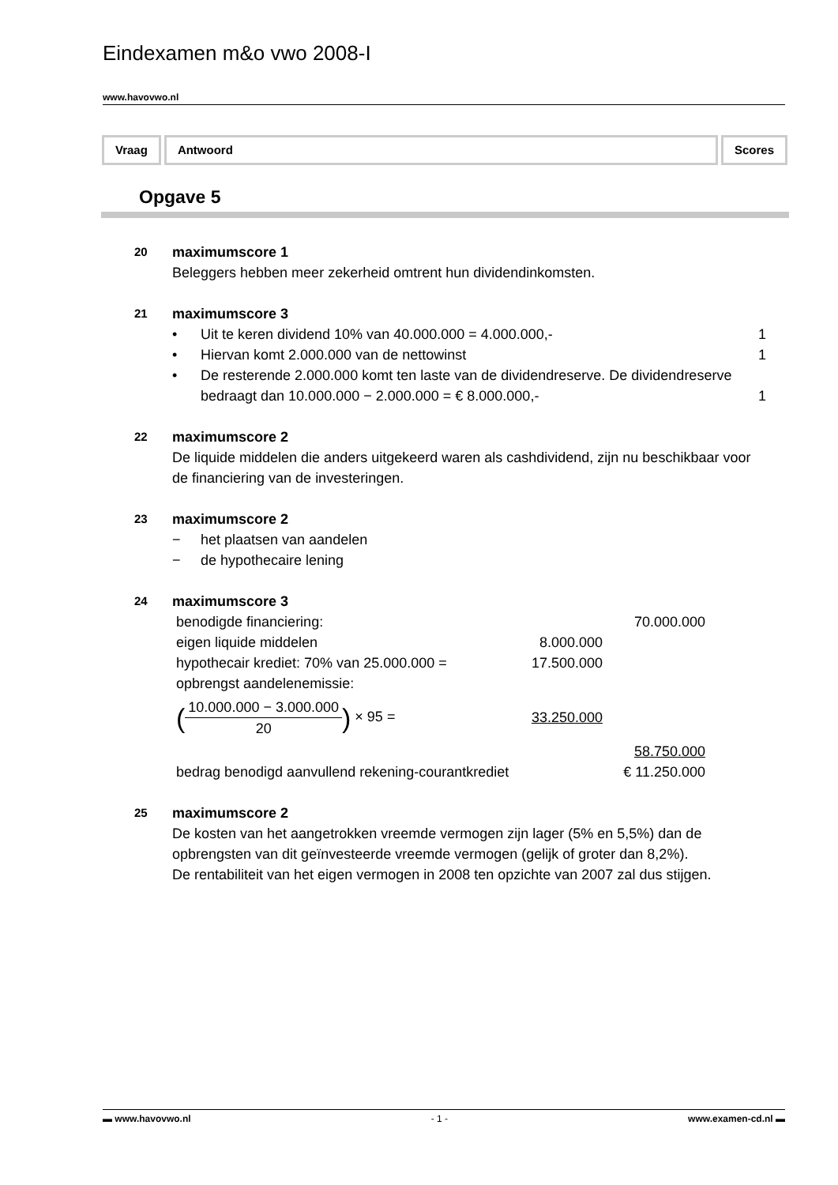Eindexamen m&o vwo 2008-I
www.havovwo.nl
Vraag Antwoord Scores
Opgave 5
20 maximumscore 1
Beleggers hebben meer zekerheid omtrent hun dividendinkomsten.
21 maximumscore 3
• Uit te keren dividend 10% van 40.000.000 = 4.000.000,- 1
• Hiervan komt 2.000.000 van de nettowinst 1
• De resterende 2.000.000 komt ten laste van de dividendreserve. De dividendreserve bedraagt dan 10.000.000 − 2.000.000 = € 8.000.000,- 1
22 maximumscore 2
De liquide middelen die anders uitgekeerd waren als cashdividend, zijn nu beschikbaar voor de financiering van de investeringen.
23 maximumscore 2
− het plaatsen van aandelen
− de hypothecaire lening
24 maximumscore 3
| benodigde financiering: | | 70.000.000 |
| eigen liquide middelen | 8.000.000 | |
| hypothecair krediet: 70% van 25.000.000 = | 17.500.000 | |
| opbrengst aandelenemissie: | | |
| ( 10.000.000 − 3.000.000 20 ) × 95 = | 33.250.000 | |
| | | 58.750.000 |
| bedrag benodigd aanvullend rekening-courantkrediet | | € 11.250.000 |
25 maximumscore 2
De kosten van het aangetrokken vreemde vermogen zijn lager (5% en 5,5%) dan de opbrengsten van dit geïnvesteerde vreemde vermogen (gelijk of groter dan 8,2%).
De rentabiliteit van het eigen vermogen in 2008 ten opzichte van 2007 zal dus stijgen.
▬ www.havovwo.nl - 1 - www.examen-cd.nl ▬